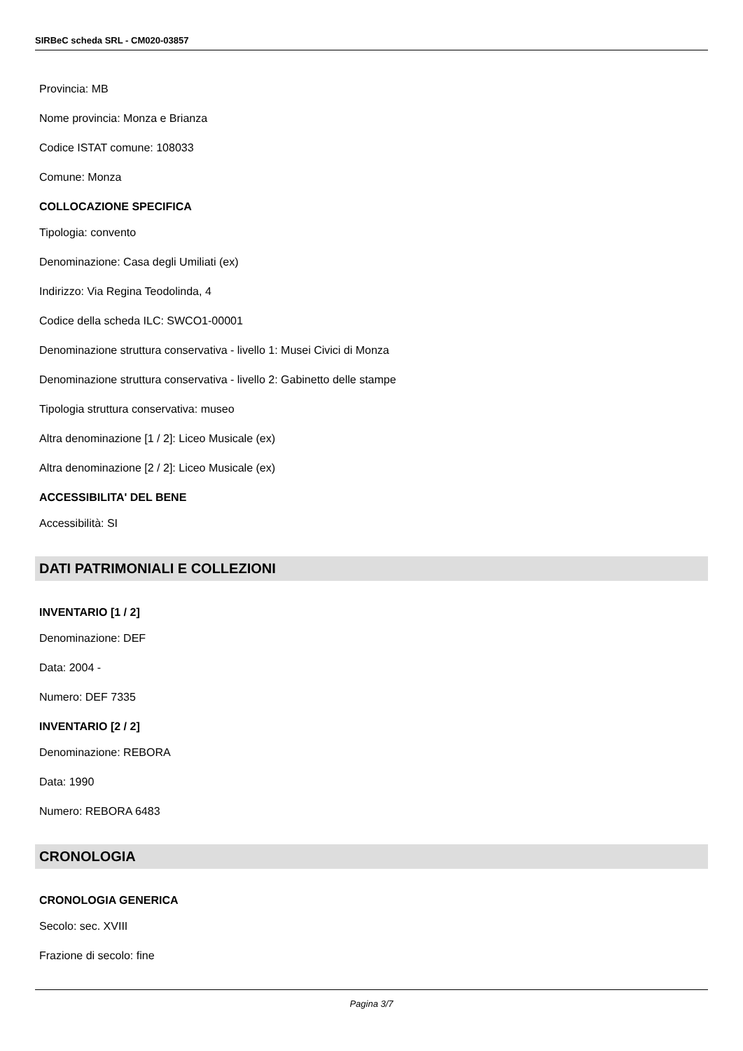SIRBeC scheda SRL - CM020-03857
Provincia: MB
Nome provincia: Monza e Brianza
Codice ISTAT comune: 108033
Comune: Monza
COLLOCAZIONE SPECIFICA
Tipologia: convento
Denominazione: Casa degli Umiliati (ex)
Indirizzo: Via Regina Teodolinda, 4
Codice della scheda ILC: SWCO1-00001
Denominazione struttura conservativa - livello 1: Musei Civici di Monza
Denominazione struttura conservativa - livello 2: Gabinetto delle stampe
Tipologia struttura conservativa: museo
Altra denominazione [1 / 2]: Liceo Musicale (ex)
Altra denominazione [2 / 2]: Liceo Musicale (ex)
ACCESSIBILITA' DEL BENE
Accessibilità: SI
DATI PATRIMONIALI E COLLEZIONI
INVENTARIO [1 / 2]
Denominazione: DEF
Data: 2004 -
Numero: DEF 7335
INVENTARIO [2 / 2]
Denominazione: REBORA
Data: 1990
Numero: REBORA 6483
CRONOLOGIA
CRONOLOGIA GENERICA
Secolo: sec. XVIII
Frazione di secolo: fine
Pagina 3/7